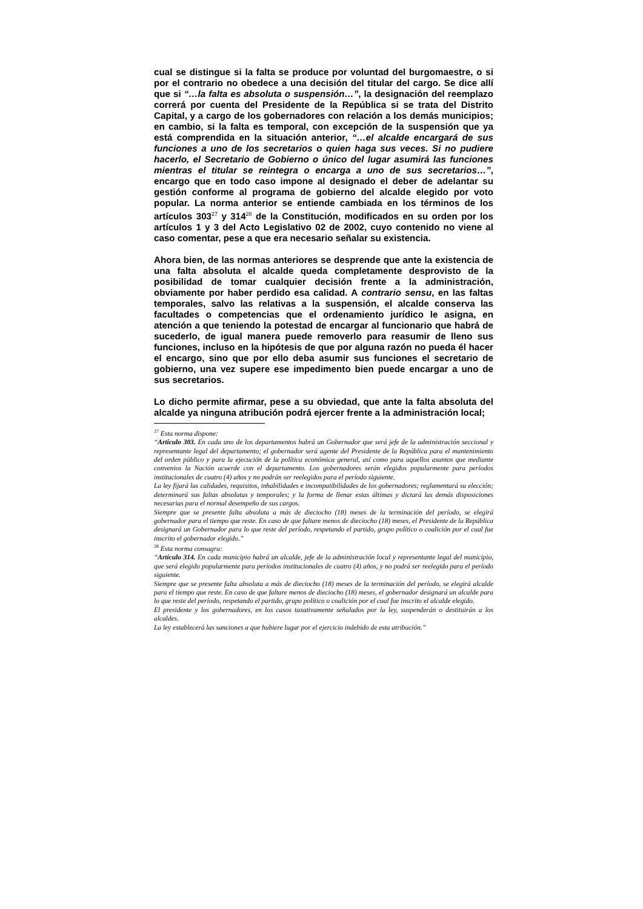cual se distingue si la falta se produce por voluntad del burgomaestre, o si por el contrario no obedece a una decisión del titular del cargo. Se dice allí que si “…la falta es absoluta o suspensión…”, la designación del reemplazo correrá por cuenta del Presidente de la República si se trata del Distrito Capital, y a cargo de los gobernadores con relación a los demás municipios; en cambio, si la falta es temporal, con excepción de la suspensión que ya está comprendida en la situación anterior, “…el alcalde encargará de sus funciones a uno de los secretarios o quien haga sus veces. Si no pudiere hacerlo, el Secretario de Gobierno o único del lugar asumirá las funciones mientras el titular se reintegra o encarga a uno de sus secretarios…”, encargo que en todo caso impone al designado el deber de adelantar su gestión conforme al programa de gobierno del alcalde elegido por voto popular. La norma anterior se entiende cambiada en los términos de los artículos 303<sup>27</sup> y 314<sup>28</sup> de la Constitución, modificados en su orden por los artículos 1 y 3 del Acto Legislativo 02 de 2002, cuyo contenido no viene al caso comentar, pese a que era necesario señalar su existencia.
Ahora bien, de las normas anteriores se desprende que ante la existencia de una falta absoluta el alcalde queda completamente desprovisto de la posibilidad de tomar cualquier decisión frente a la administración, obviamente por haber perdido esa calidad. A contrario sensu, en las faltas temporales, salvo las relativas a la suspensión, el alcalde conserva las facultades o competencias que el ordenamiento jurídico le asigna, en atención a que teniendo la potestad de encargar al funcionario que habrá de sucederlo, de igual manera puede removerlo para reasumir de lleno sus funciones, incluso en la hipótesis de que por alguna razón no pueda él hacer el encargo, sino que por ello deba asumir sus funciones el secretario de gobierno, una vez supere ese impedimento bien puede encargar a uno de sus secretarios.
Lo dicho permite afirmar, pese a su obviedad, que ante la falta absoluta del alcalde ya ninguna atribución podrá ejercer frente a la administración local;
<sup>27</sup> Esta norma dispone:
“Artículo 303. En cada uno de los departamentos habrá un Gobernador que será jefe de la administración seccional y representante legal del departamento; el gobernador será agente del Presidente de la República para el mantenimiento del orden público y para la ejecución de la política económica general, así como para aquellos asuntos que mediante convenios la Nación acuerde con el departamento. Los gobernadores serán elegidos popularmente para períodos institucionales de cuatro (4) años y no podrán ser reelegidos para el período siguiente.
La ley fijará las calidades, requisitos, inhabilidades e incompatibilidades de los gobernadores; reglamentará su elección; determinará sus faltas absolutas y temporales; y la forma de llenar estas últimas y dictará las demás disposiciones necesarias para el normal desempeño de sus cargos.
Siempre que se presente falta absoluta a más de dieciocho (18) meses de la terminación del período, se elegirá gobernador para el tiempo que reste. En caso de que faltare menos de dieciocho (18) meses, el Presidente de la República designará un Gobernador para lo que reste del período, respetando el partido, grupo político o coalición por el cual fue inscrito el gobernador elegido.”
<sup>28</sup> Esta norma consagra:
“Artículo 314. En cada municipio habrá un alcalde, jefe de la administración local y representante legal del municipio, que será elegido popularmente para períodos institucionales de cuatro (4) años, y no podrá ser reelegido para el período siguiente.
Siempre que se presente falta absoluta a más de dieciocho (18) meses de la terminación del período, se elegirá alcalde para el tiempo que reste. En caso de que faltare menos de dieciocho (18) meses, el gobernador designará un alcalde para lo que reste del período, respetando el partido, grupo político o coalición por el cual fue inscrito el alcalde elegido.
El presidente y los gobernadores, en los casos taxativamente señalados por la ley, suspenderán o destituirán a los alcaldes.
La ley establecerá las sanciones a que hubiere lugar por el ejercicio indebido de esta atribución.”